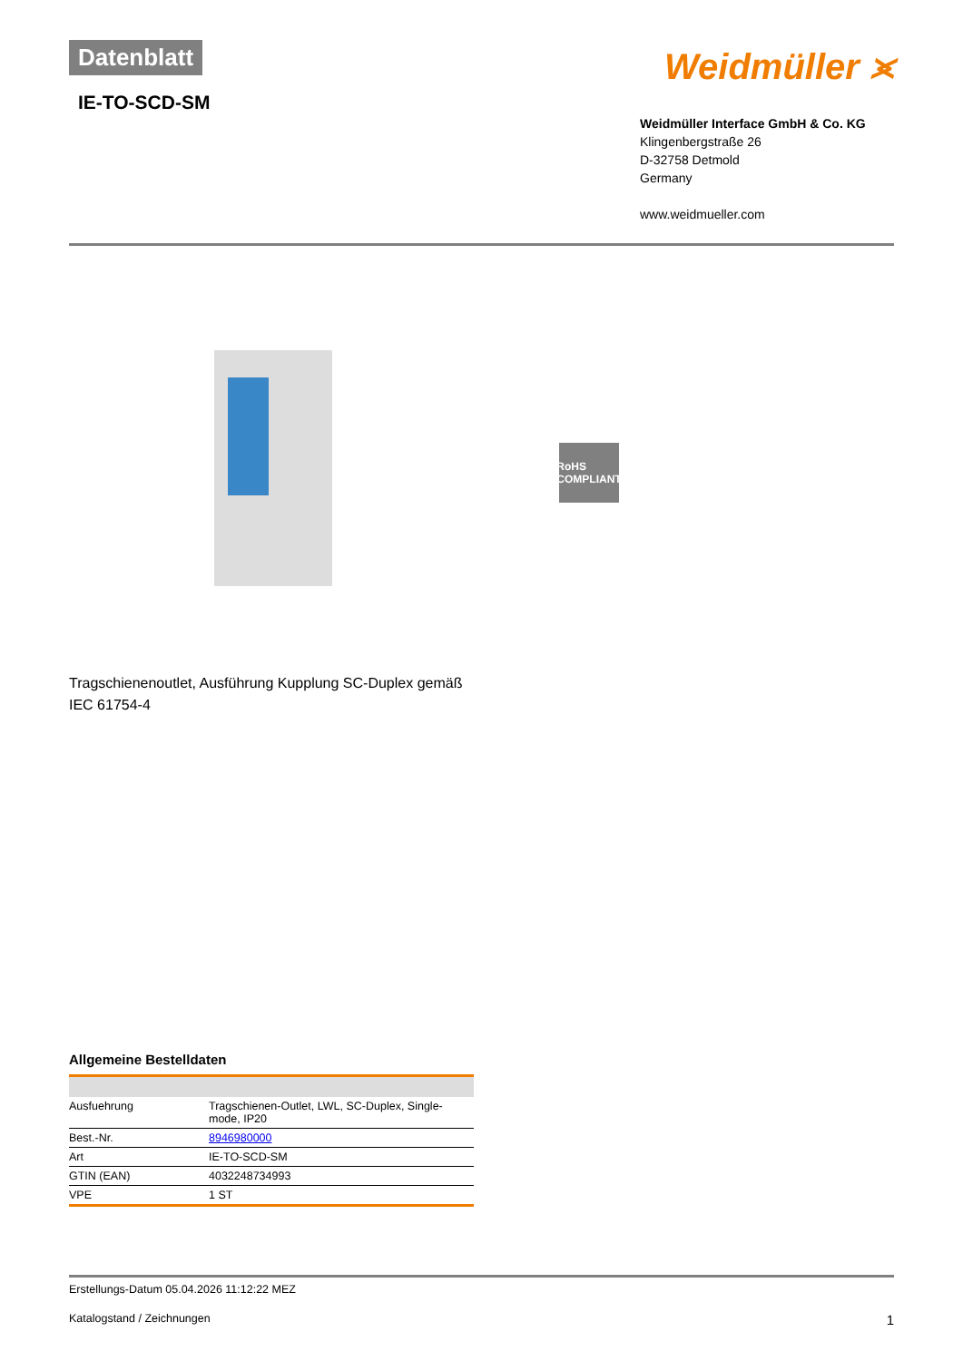Datenblatt
IE-TO-SCD-SM
Weidmüller ⪤
Weidmüller Interface GmbH & Co. KG
Klingenbergstraße 26
D-32758 Detmold
Germany
www.weidmueller.com
RoHS
COMPLIANT
Tragschienenoutlet, Ausführung Kupplung SC-Duplex gemäß IEC 61754-4
Allgemeine Bestelldaten
| Ausfuehrung | Tragschienen-Outlet, LWL, SC-Duplex, Single-mode, IP20 |
| Best.-Nr. | 8946980000 |
| Art | IE-TO-SCD-SM |
| GTIN (EAN) | 4032248734993 |
| VPE | 1 ST |
Erstellungs-Datum 05.04.2026 11:12:22 MEZ
Katalogstand / Zeichnungen 1